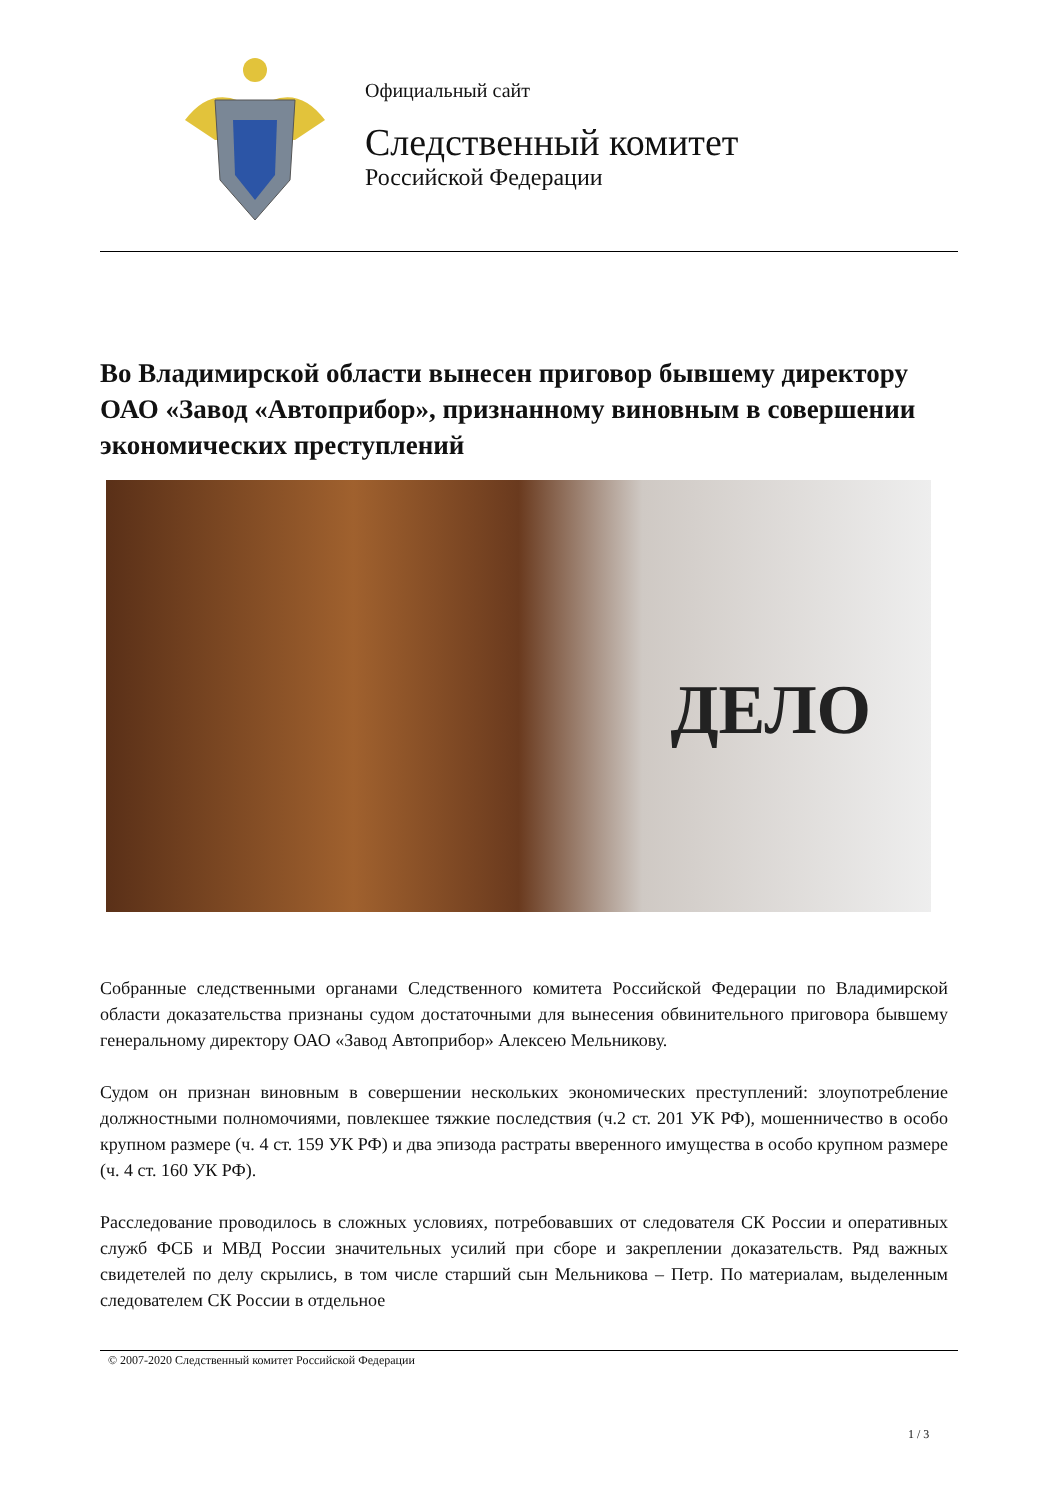Официальный сайт
Следственный комитет
Российской Федерации
Во Владимирской области вынесен приговор бывшему директору ОАО «Завод «Автоприбор», признанному виновным в совершении экономических преступлений
ДЕЛО
Собранные следственными органами Следственного комитета Российской Федерации по Владимирской области доказательства признаны судом достаточными для вынесения обвинительного приговора бывшему генеральному директору ОАО «Завод Автоприбор» Алексею Мельникову.
Судом он признан виновным в совершении нескольких экономических преступлений: злоупотребление должностными полномочиями, повлекшее тяжкие последствия (ч.2 ст. 201 УК РФ), мошенничество в особо крупном размере (ч. 4 ст. 159 УК РФ) и два эпизода растраты вверенного имущества в особо крупном размере (ч. 4 ст. 160 УК РФ).
Расследование проводилось в сложных условиях, потребовавших от следователя СК России и оперативных служб ФСБ и МВД России значительных усилий при сборе и закреплении доказательств. Ряд важных свидетелей по делу скрылись, в том числе старший сын Мельникова – Петр. По материалам, выделенным следователем СК России в отдельное
© 2007-2020 Следственный комитет Российской Федерации
1 / 3